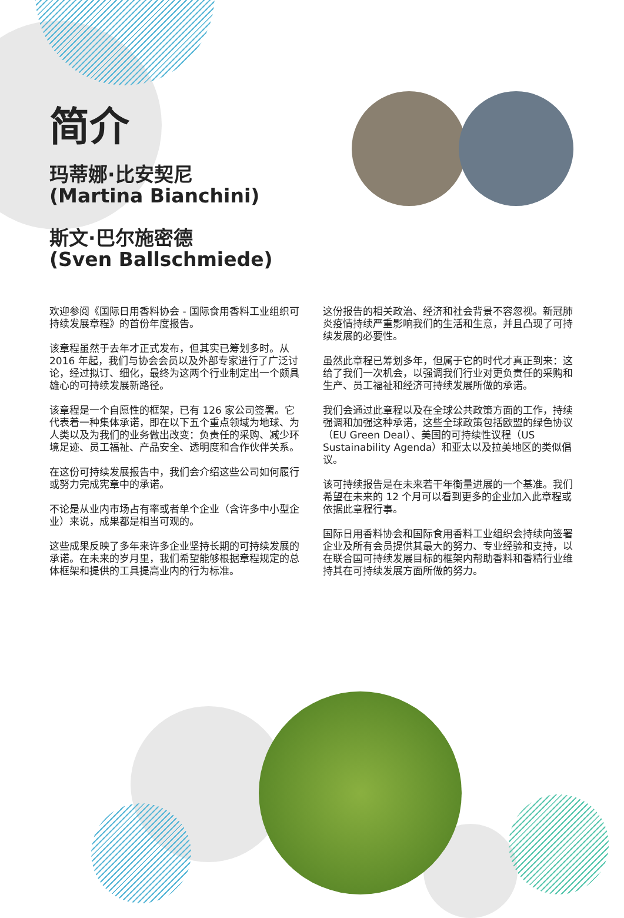简介
玛蒂娜·比安契尼
(Martina Bianchini)
斯文·巴尔施密德
(Sven Ballschmiede)
欢迎参阅《国际日用香料协会 - 国际食用香料工业组织可持续发展章程》的首份年度报告。
该章程虽然于去年才正式发布，但其实已筹划多时。从 2016 年起，我们与协会会员以及外部专家进行了广泛讨论，经过拟订、细化，最终为这两个行业制定出一个颇具雄心的可持续发展新路径。
该章程是一个自愿性的框架，已有 126 家公司签署。它代表着一种集体承诺，即在以下五个重点领域为地球、为人类以及为我们的业务做出改变：负责任的采购、减少环境足迹、员工福祉、产品安全、透明度和合作伙伴关系。
在这份可持续发展报告中，我们会介绍这些公司如何履行或努力完成宪章中的承诺。
不论是从业内市场占有率或者单个企业（含许多中小型企业）来说，成果都是相当可观的。
这些成果反映了多年来许多企业坚持长期的可持续发展的承诺。在未来的岁月里，我们希望能够根据章程规定的总体框架和提供的工具提高业内的行为标准。
这份报告的相关政治、经济和社会背景不容忽视。新冠肺炎疫情持续严重影响我们的生活和生意，并且凸现了可持续发展的必要性。
虽然此章程已筹划多年，但属于它的时代才真正到来：这给了我们一次机会，以强调我们行业对更负责任的采购和生产、员工福祉和经济可持续发展所做的承诺。
我们会通过此章程以及在全球公共政策方面的工作，持续强调和加强这种承诺，这些全球政策包括欧盟的绿色协议（EU Green Deal）、美国的可持续性议程（US Sustainability Agenda）和亚太以及拉美地区的类似倡议。
该可持续报告是在未来若干年衡量进展的一个基准。我们希望在未来的 12 个月可以看到更多的企业加入此章程或依据此章程行事。
国际日用香料协会和国际食用香料工业组织会持续向签署企业及所有会员提供其最大的努力、专业经验和支持，以在联合国可持续发展目标的框架内帮助香料和香精行业维持其在可持续发展方面所做的努力。